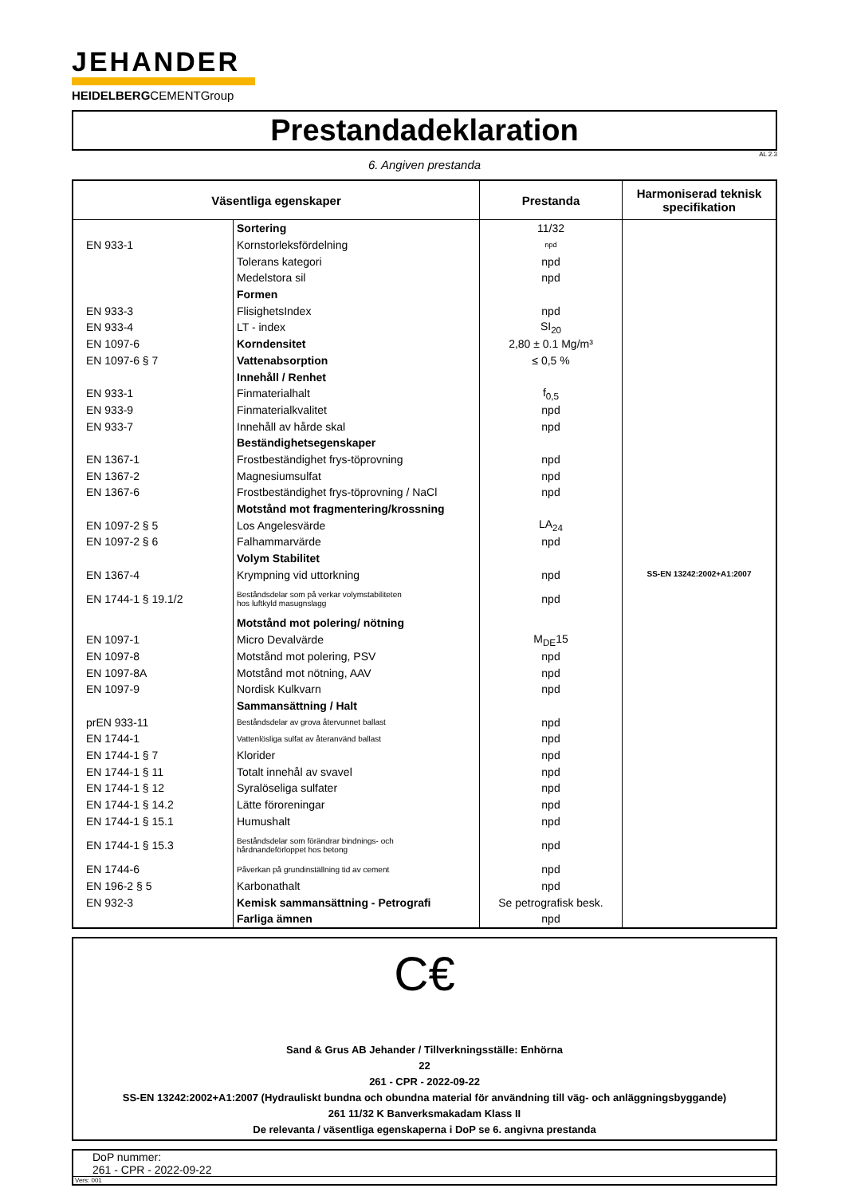JEHANDER
HEIDELBERGCEMENTGroup
Prestandadeklaration
AL 2.3
6. Angiven prestanda
| Väsentliga egenskaper | | Prestanda | Harmoniserad teknisk specifikation |
| --- | --- | --- | --- |
| | Sortering | 11/32 | SS-EN 13242:2002+A1:2007 |
| EN 933-1 | Kornstorleksfördelning | npd | |
| | Tolerans kategori | npd | |
| | Medelstora sil | npd | |
| | Formen | | |
| EN 933-3 | FlisighetsIndex | npd | |
| EN 933-4 | LT - index | SI<sub>20</sub> | |
| EN 1097-6 | Korndensitet | 2,80 ± 0.1 Mg/m³ | |
| EN 1097-6 § 7 | Vattenabsorption | ≤ 0,5 % | |
| | Innehåll / Renhet | | |
| EN 933-1 | Finmaterialhalt | f<sub>0,5</sub> | |
| EN 933-9 | Finmaterialkvalitet | npd | |
| EN 933-7 | Innehåll av hårde skal | npd | |
| | Beständighetsegenskaper | | |
| EN 1367-1 | Frostbeständighet frys-töprovning | npd | |
| EN 1367-2 | Magnesiumsulfat | npd | |
| EN 1367-6 | Frostbeständighet frys-töprovning / NaCl | npd | |
| | Motstånd mot fragmentering/krossning | | |
| EN 1097-2 § 5 | Los Angelesvärde | LA<sub>24</sub> | |
| EN 1097-2 § 6 | Falhammarvärde | npd | |
| | Volym Stabilitet | | |
| EN 1367-4 | Krympning vid uttorkning | npd | |
| EN 1744-1 § 19.1/2 | Beståndsdelar som på verkar volymstabiliteten hos luftkyld masugnslagg | npd | |
| | Motstånd mot polering/ nötning | | |
| EN 1097-1 | Micro Devalvärde | M<sub>DE</sub>15 | |
| EN 1097-8 | Motstånd mot polering, PSV | npd | |
| EN 1097-8A | Motstånd mot nötning, AAV | npd | |
| EN 1097-9 | Nordisk Kulkvarn | npd | |
| | Sammansättning / Halt | | |
| prEN 933-11 | Beståndsdelar av grova återvunnet ballast | npd | |
| EN 1744-1 | Vattenlösliga sulfat av återanvänd ballast | npd | |
| EN 1744-1 § 7 | Klorider | npd | |
| EN 1744-1 § 11 | Totalt innehål av svavel | npd | |
| EN 1744-1 § 12 | Syralöseliga sulfater | npd | |
| EN 1744-1 § 14.2 | Lätte föroreningar | npd | |
| EN 1744-1 § 15.1 | Humushalt | npd | |
| EN 1744-1 § 15.3 | Beståndsdelar som förändrar bindnings- och hårdnandeförloppet hos betong | npd | |
| EN 1744-6 | Påverkan på grundinställning tid av cement | npd | |
| EN 196-2 § 5 | Karbonathalt | npd | |
| EN 932-3 | Kemisk sammansättning - Petrografi | Se petrografisk besk. | |
| | Farliga ämnen | npd | |
C€
Sand & Grus AB Jehander / Tillverkningsställe: Enhörna
22
261 - CPR - 2022-09-22
SS-EN 13242:2002+A1:2007 (Hydrauliskt bundna och obundna material för användning till väg- och anläggningsbyggande)
261 11/32 K Banverksmakadam Klass II
De relevanta / väsentliga egenskaperna i DoP se 6. angivna prestanda
DoP nummer:
261 - CPR - 2022-09-22
Vers: 001